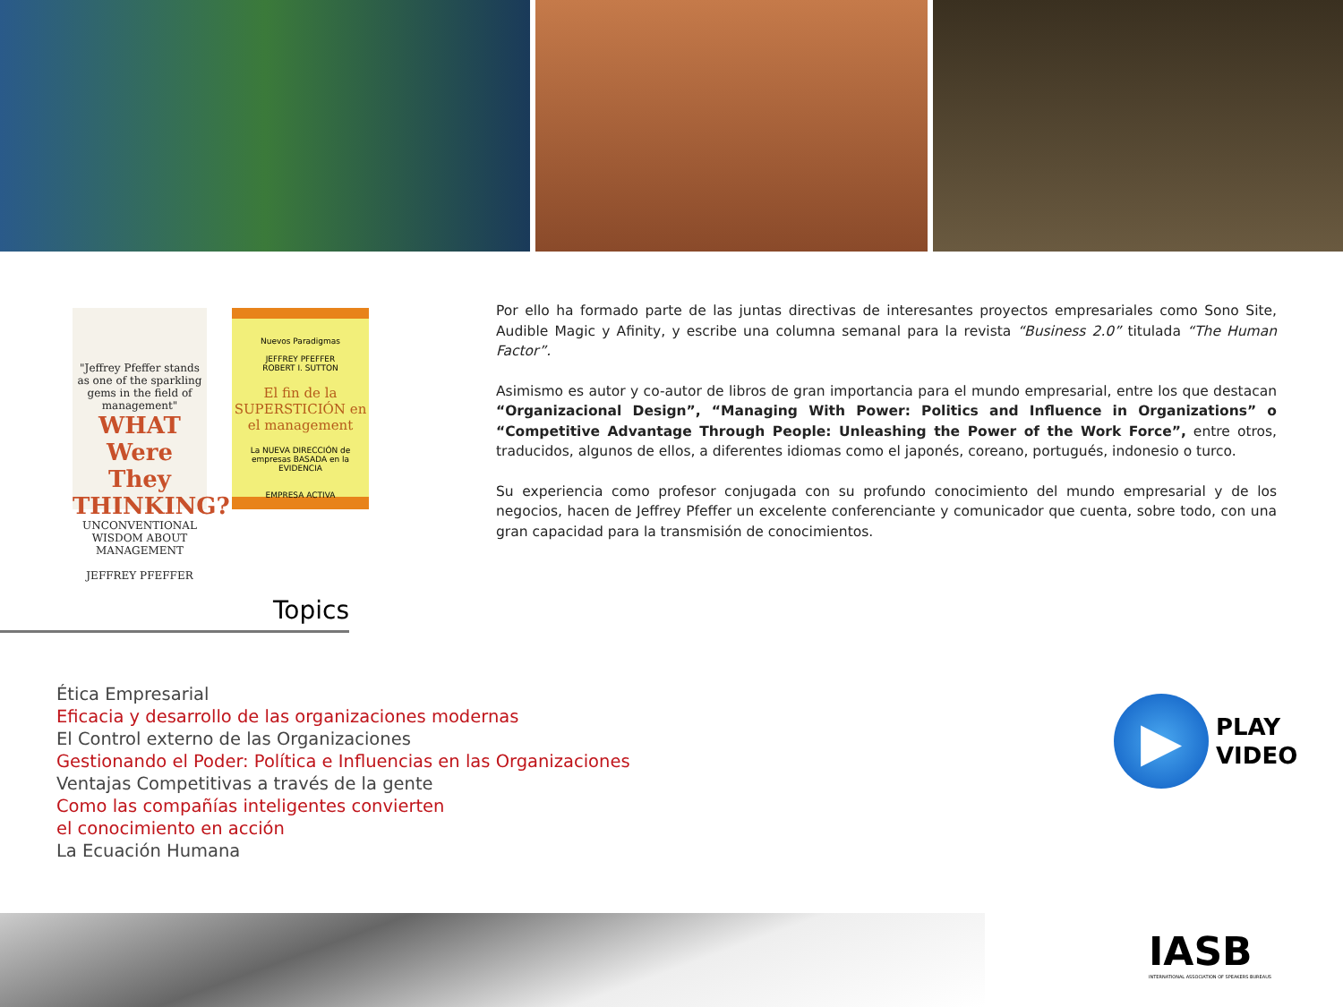"Jeffrey Pfeffer stands as one of the sparkling gems in the field of management"
WHAT Were They THINKING?
UNCONVENTIONAL WISDOM ABOUT MANAGEMENT
JEFFREY PFEFFER
Nuevos Paradigmas
JEFFREY PFEFFER
ROBERT I. SUTTON
El fin de la SUPERSTICIÓN en el management
La NUEVA DIRECCIÓN de empresas BASADA en la EVIDENCIA
EMPRESA ACTIVA
Por ello ha formado parte de las juntas directivas de interesantes proyectos empresariales como Sono Site, Audible Magic y Afinity, y escribe una columna semanal para la revista “Business 2.0” titulada “The Human Factor”.
Asimismo es autor y co-autor de libros de gran importancia para el mundo empresarial, entre los que destacan “Organizacional Design”, “Managing With Power: Politics and Influence in Organizations” o “Competitive Advantage Through People: Unleashing the Power of the Work Force”, entre otros, traducidos, algunos de ellos, a diferentes idiomas como el japonés, coreano, portugués, indonesio o turco.
Su experiencia como profesor conjugada con su profundo conocimiento del mundo empresarial y de los negocios, hacen de Jeffrey Pfeffer un excelente conferenciante y comunicador que cuenta, sobre todo, con una gran capacidad para la transmisión de conocimientos.
Topics
Ética Empresarial
Eficacia y desarrollo de las organizaciones modernas
El Control externo de las Organizaciones
Gestionando el Poder: Política e Influencias en las Organizaciones
Ventajas Competitivas a través de la gente
Como las compañías inteligentes convierten
el conocimiento en acción
La Ecuación Humana
▶
PLAY
VIDEO
IASB
INTERNATIONAL ASSOCIATION OF SPEAKERS BUREAUS